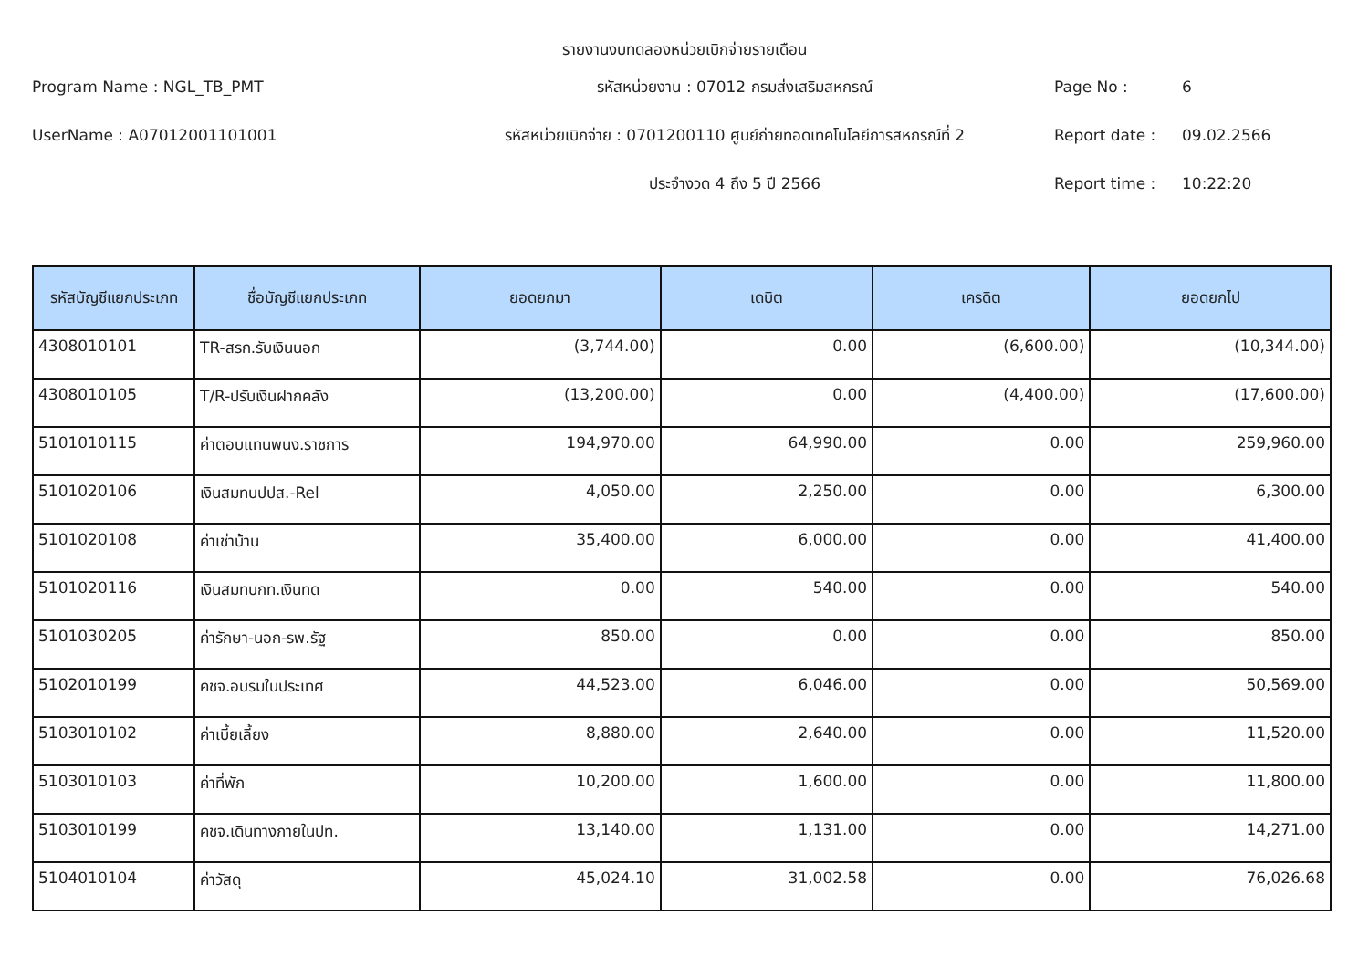รายงานงบทดลองหน่วยเบิกจ่ายรายเดือน
Program Name : NGL_TB_PMT
รหัสหน่วยงาน : 07012 กรมส่งเสริมสหกรณ์
Page No :
6
UserName : A07012001101001
รหัสหน่วยเบิกจ่าย : 0701200110 ศูนย์ถ่ายทอดเทคโนโลยีการสหกรณ์ที่ 2
Report date :
09.02.2566
ประจำงวด 4 ถึง 5 ปี 2566
Report time :
10:22:20
| รหัสบัญชีแยกประเภท | ชื่อบัญชีแยกประเภท | ยอดยกมา | เดบิต | เครดิต | ยอดยกไป |
| --- | --- | --- | --- | --- | --- |
| 4308010101 | TR-สรก.รับเงินนอก | (3,744.00) | 0.00 | (6,600.00) | (10,344.00) |
| 4308010105 | T/R-ปรับเงินฝากคลัง | (13,200.00) | 0.00 | (4,400.00) | (17,600.00) |
| 5101010115 | ค่าตอบแทนพนง.ราชการ | 194,970.00 | 64,990.00 | 0.00 | 259,960.00 |
| 5101020106 | เงินสมทบปปส.-Rel | 4,050.00 | 2,250.00 | 0.00 | 6,300.00 |
| 5101020108 | ค่าเช่าบ้าน | 35,400.00 | 6,000.00 | 0.00 | 41,400.00 |
| 5101020116 | เงินสมทบกท.เงินทด | 0.00 | 540.00 | 0.00 | 540.00 |
| 5101030205 | ค่ารักษา-นอก-รพ.รัฐ | 850.00 | 0.00 | 0.00 | 850.00 |
| 5102010199 | คชจ.อบรมในประเทศ | 44,523.00 | 6,046.00 | 0.00 | 50,569.00 |
| 5103010102 | ค่าเบี้ยเลี้ยง | 8,880.00 | 2,640.00 | 0.00 | 11,520.00 |
| 5103010103 | ค่าที่พัก | 10,200.00 | 1,600.00 | 0.00 | 11,800.00 |
| 5103010199 | คชจ.เดินทางภายในปท. | 13,140.00 | 1,131.00 | 0.00 | 14,271.00 |
| 5104010104 | ค่าวัสดุ | 45,024.10 | 31,002.58 | 0.00 | 76,026.68 |